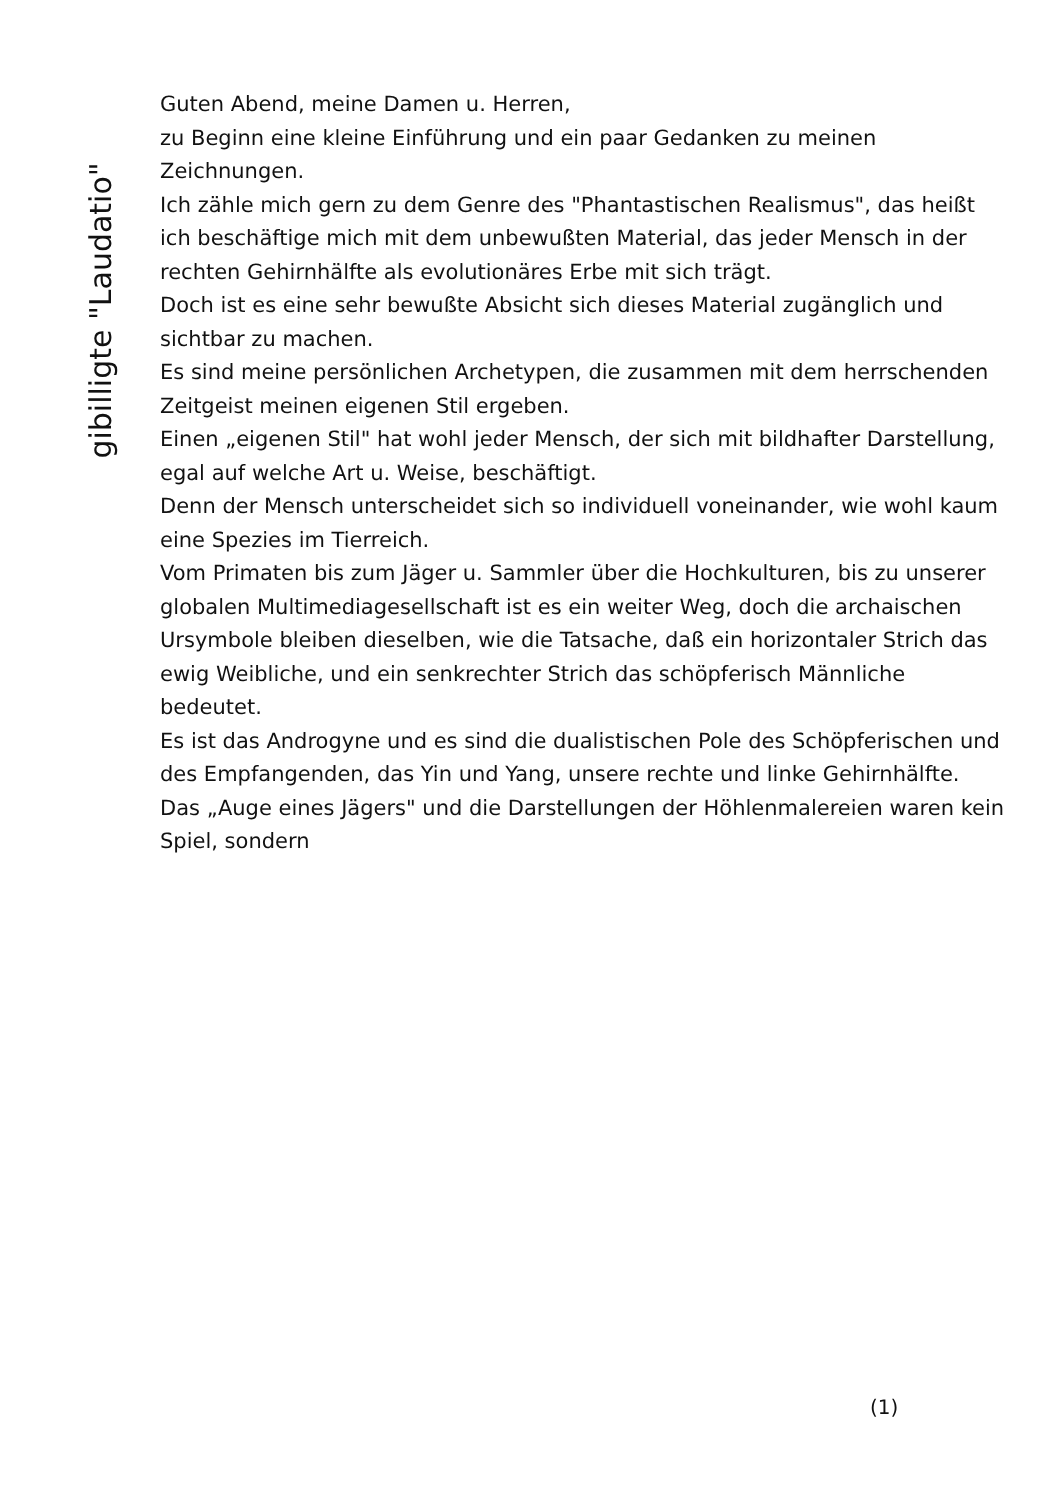gibilligte "Laudatio"
Guten Abend, meine Damen u. Herren,
zu Beginn eine kleine Einführung und ein paar Gedanken zu meinen Zeichnungen.
Ich zähle mich gern zu dem Genre des "Phantastischen Realismus", das heißt ich beschäftige mich mit dem unbewußten Material, das jeder Mensch in der rechten Gehirnhälfte als evolutionäres Erbe mit sich trägt.
Doch ist es eine sehr bewußte Absicht sich dieses Material zugänglich und sichtbar zu machen.
Es sind meine persönlichen Archetypen, die zusammen mit dem herrschenden Zeitgeist meinen eigenen Stil ergeben.
Einen „eigenen Stil" hat wohl jeder Mensch, der sich mit bildhafter Darstellung, egal auf welche Art u. Weise, beschäftigt.
Denn der Mensch unterscheidet sich so individuell voneinander, wie wohl kaum eine Spezies im Tierreich.
Vom Primaten bis zum Jäger u. Sammler über die Hochkulturen, bis zu unserer globalen Multimediagesellschaft ist es ein weiter Weg, doch die archaischen Ursymbole bleiben dieselben, wie die Tatsache, daß ein horizontaler Strich das ewig Weibliche, und ein senkrechter Strich das schöpferisch Männliche bedeutet.
Es ist das Androgyne und es sind die dualistischen Pole des Schöpferischen und des Empfangenden, das Yin und Yang, unsere rechte und linke Gehirnhälfte.
Das „Auge eines Jägers" und die Darstellungen der Höhlenmalereien waren kein Spiel, sondern
(1)